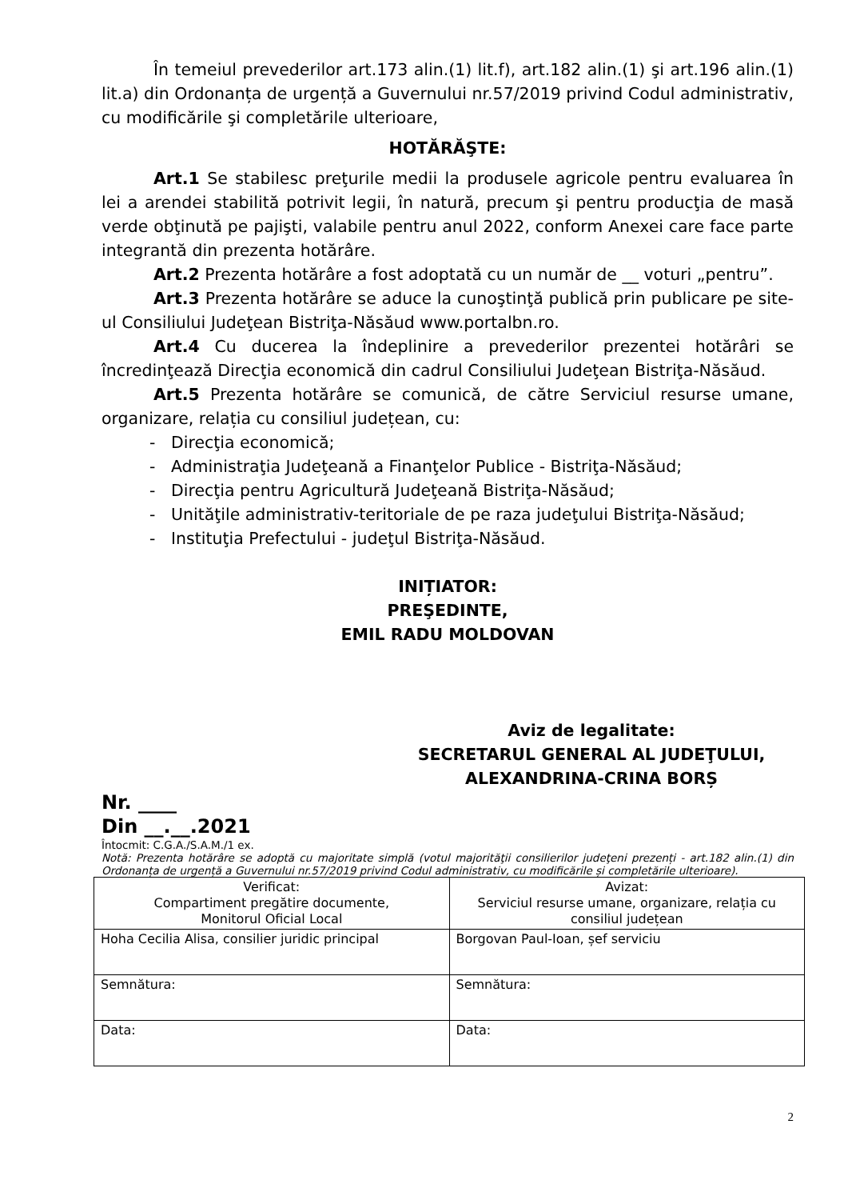În temeiul prevederilor art.173 alin.(1) lit.f), art.182 alin.(1) şi art.196 alin.(1) lit.a) din Ordonanța de urgență a Guvernului nr.57/2019 privind Codul administrativ, cu modificările şi completările ulterioare,
HOTĂRĂŞTE:
Art.1 Se stabilesc preţurile medii la produsele agricole pentru evaluarea în lei a arendei stabilită potrivit legii, în natură, precum şi pentru producţia de masă verde obţinută pe pajişti, valabile pentru anul 2022, conform Anexei care face parte integrantă din prezenta hotărâre.
Art.2 Prezenta hotărâre a fost adoptată cu un număr de __ voturi „pentru”.
Art.3 Prezenta hotărâre se aduce la cunoştinţă publică prin publicare pe site-ul Consiliului Judeţean Bistriţa-Năsăud www.portalbn.ro.
Art.4 Cu ducerea la îndeplinire a prevederilor prezentei hotărâri se încredinţează Direcţia economică din cadrul Consiliului Judeţean Bistriţa-Năsăud.
Art.5 Prezenta hotărâre se comunică, de către Serviciul resurse umane, organizare, relația cu consiliul județean, cu:
- Direcţia economică;
- Administraţia Judeţeană a Finanţelor Publice - Bistriţa-Năsăud;
- Direcţia pentru Agricultură Judeţeană Bistriţa-Năsăud;
- Unităţile administrativ-teritoriale de pe raza judeţului Bistriţa-Năsăud;
- Instituţia Prefectului - judeţul Bistriţa-Năsăud.
INIȚIATOR:
PREŞEDINTE,
EMIL RADU MOLDOVAN
Aviz de legalitate:
SECRETARUL GENERAL AL JUDEŢULUI,
ALEXANDRINA-CRINA BORȘ
Nr. ____
Din __.__.2021
Întocmit: C.G.A./S.A.M./1 ex.
Notă: Prezenta hotărâre se adoptă cu majoritate simplă (votul majorităţii consilierilor judeţeni prezenți - art.182 alin.(1) din Ordonanța de urgență a Guvernului nr.57/2019 privind Codul administrativ, cu modificările și completările ulterioare).
| Verificat: Compartiment pregătire documente, Monitorul Oficial Local | Avizat: Serviciul resurse umane, organizare, relația cu consiliul județean |
| Hoha Cecilia Alisa, consilier juridic principal | Borgovan Paul-Ioan, șef serviciu |
| Semnătura: | Semnătura: |
| Data: | Data: |
2